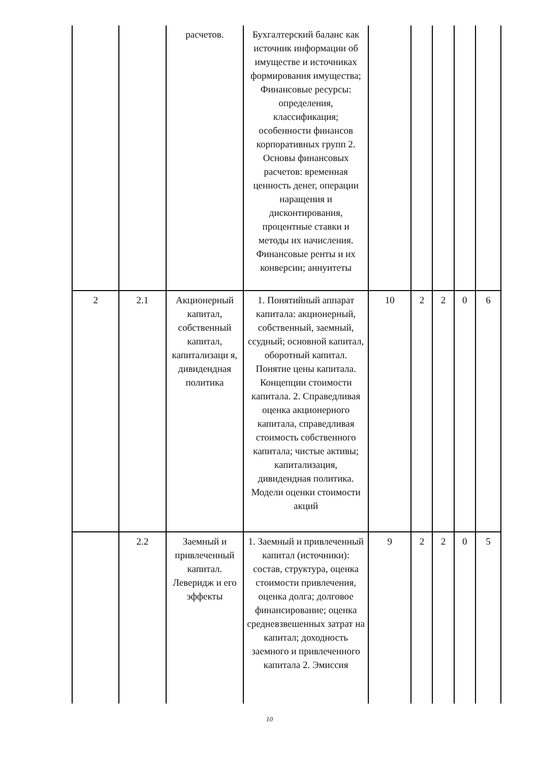| | | расчетов. | Бухгалтерский баланс как источник информации об имуществе и источниках формирования имущества; Финансовые ресурсы: определения, классификация; особенности финансов корпоративных групп 2. Основы финансовых расчетов: временная ценность денег, операции наращения и дисконтирования, процентные ставки и методы их начисления. Финансовые ренты и их конверсии; аннуитеты | | | | | |
| 2 | 2.1 | Акционерный капитал, собственный капитал, капитализаци я, дивидендная политика | 1. Понятийный аппарат капитала: акционерный, собственный, заемный, ссудный; основной капитал, оборотный капитал. Понятие цены капитала. Концепции стоимости капитала. 2. Справедливая оценка акционерного капитала, справедливая стоимость собственного капитала; чистые активы; капитализация, дивидендная политика. Модели оценки стоимости акций | 10 | 2 | 2 | 0 | 6 |
| | 2.2 | Заемный и привлеченный капитал. Леверидж и его эффекты | 1. Заемный и привлеченный капитал (источники): состав, структура, оценка стоимости привлечения, оценка долга; долговое финансирование; оценка средневзвешенных затрат на капитал; доходность заемного и привлеченного капитала 2. Эмиссия | 9 | 2 | 2 | 0 | 5 |
10